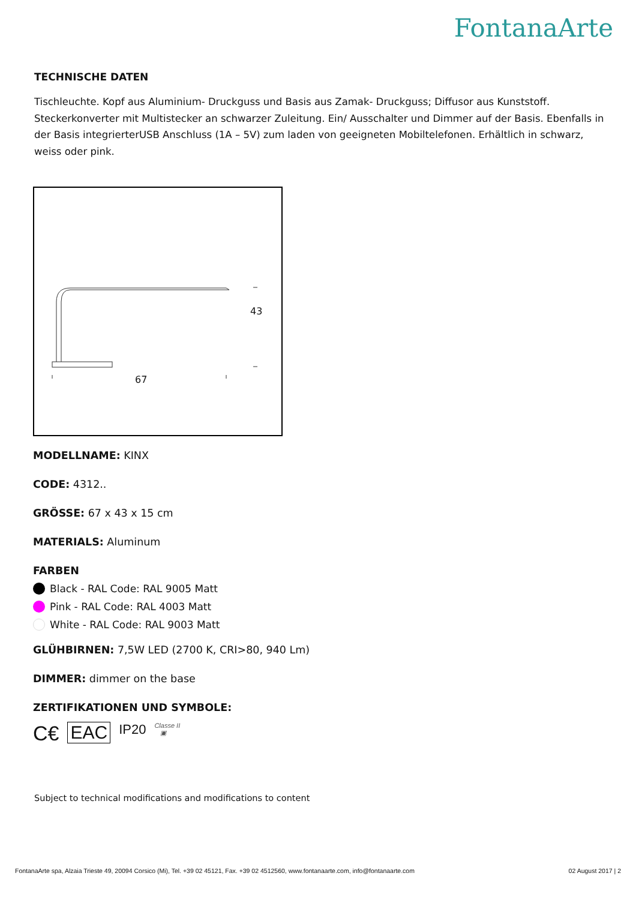FontanaArte
TECHNISCHE DATEN
Tischleuchte. Kopf aus Aluminium- Druckguss und Basis aus Zamak- Druckguss; Diffusor aus Kunststoff. Steckerkonverter mit Multistecker an schwarzer Zuleitung. Ein/ Ausschalter und Dimmer auf der Basis. Ebenfalls in der Basis integrierterUSB Anschluss (1A – 5V) zum laden von geeigneten Mobiltelefonen. Erhältlich in schwarz, weiss oder pink.
43
67
MODELLNAME: KINX
CODE: 4312..
GRÖSSE: 67 x 43 x 15 cm
MATERIALS: Aluminum
FARBEN
Black - RAL Code: RAL 9005 Matt
Pink - RAL Code: RAL 4003 Matt
White - RAL Code: RAL 9003 Matt
GLÜHBIRNEN: 7,5W LED (2700 K, CRI>80, 940 Lm)
DIMMER: dimmer on the base
ZERTIFIKATIONEN UND SYMBOLE:
C€ EAC IP20 Classe II
▣
Subject to technical modifications and modifications to content
FontanaArte spa, Alzaia Trieste 49, 20094 Corsico (Mi), Tel. +39 02 45121, Fax. +39 02 4512560, www.fontanaarte.com, info@fontanaarte.com 02 August 2017 | 2